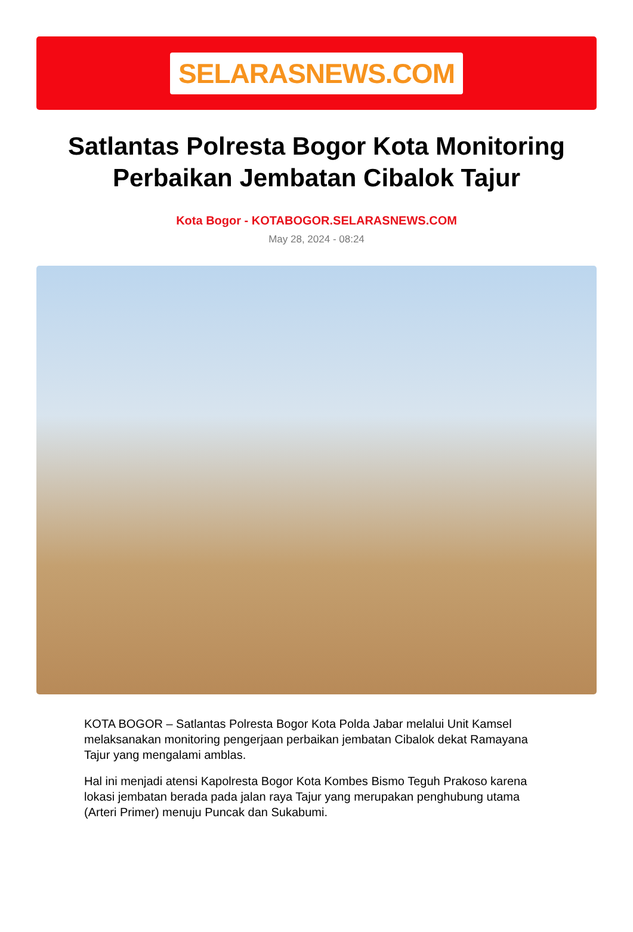SELARASNEWS.COM
Satlantas Polresta Bogor Kota Monitoring Perbaikan Jembatan Cibalok Tajur
Kota Bogor - KOTABOGOR.SELARASNEWS.COM
May 28, 2024 - 08:24
KOTA BOGOR – Satlantas Polresta Bogor Kota Polda Jabar melalui Unit Kamsel melaksanakan monitoring pengerjaan perbaikan jembatan Cibalok dekat Ramayana Tajur yang mengalami amblas.
Hal ini menjadi atensi Kapolresta Bogor Kota Kombes Bismo Teguh Prakoso karena lokasi jembatan berada pada jalan raya Tajur yang merupakan penghubung utama (Arteri Primer) menuju Puncak dan Sukabumi.